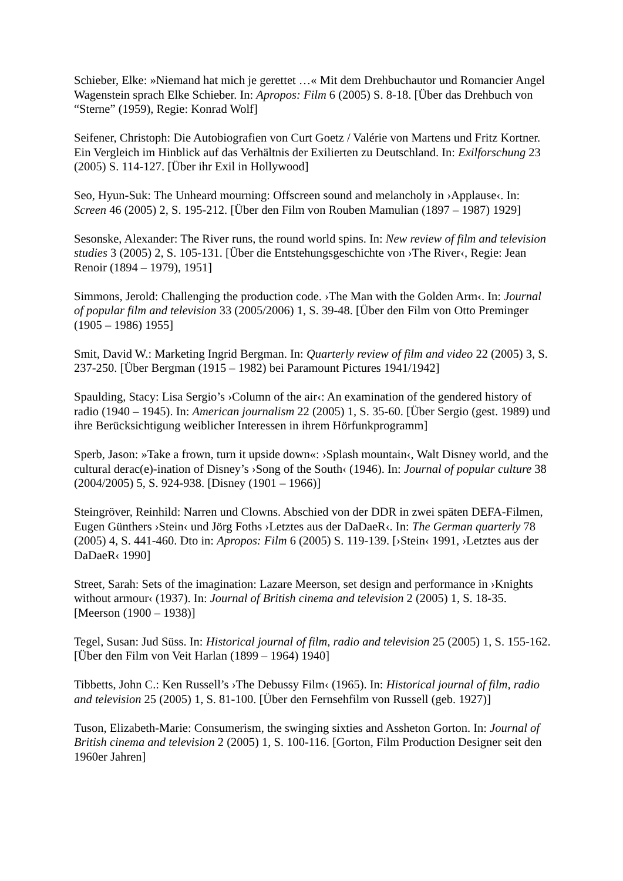Schieber, Elke: »Niemand hat mich je gerettet …« Mit dem Drehbuchautor und Romancier Angel Wagenstein sprach Elke Schieber. In: Apropos: Film 6 (2005) S. 8-18. [Über das Drehbuch von “Sterne” (1959), Regie: Konrad Wolf]
Seifener, Christoph: Die Autobiografien von Curt Goetz / Valérie von Martens und Fritz Kortner. Ein Vergleich im Hinblick auf das Verhältnis der Exilierten zu Deutschland. In: Exilforschung 23 (2005) S. 114-127. [Über ihr Exil in Hollywood]
Seo, Hyun-Suk: The Unheard mourning: Offscreen sound and melancholy in ›Applause‹. In: Screen 46 (2005) 2, S. 195-212. [Über den Film von Rouben Mamulian (1897 – 1987) 1929]
Sesonske, Alexander: The River runs, the round world spins. In: New review of film and television studies 3 (2005) 2, S. 105-131. [Über die Entstehungsgeschichte von ›The River‹, Regie: Jean Renoir (1894 – 1979), 1951]
Simmons, Jerold: Challenging the production code. ›The Man with the Golden Arm‹. In: Journal of popular film and television 33 (2005/2006) 1, S. 39-48. [Über den Film von Otto Preminger (1905 – 1986) 1955]
Smit, David W.: Marketing Ingrid Bergman. In: Quarterly review of film and video 22 (2005) 3, S. 237-250. [Über Bergman (1915 – 1982) bei Paramount Pictures 1941/1942]
Spaulding, Stacy: Lisa Sergio’s ›Column of the air‹: An examination of the gendered history of radio (1940 – 1945). In: American journalism 22 (2005) 1, S. 35-60. [Über Sergio (gest. 1989) und ihre Berücksichtigung weiblicher Interessen in ihrem Hörfunkprogramm]
Sperb, Jason: »Take a frown, turn it upside down«: ›Splash mountain‹, Walt Disney world, and the cultural derac(e)-ination of Disney’s ›Song of the South‹ (1946). In: Journal of popular culture 38 (2004/2005) 5, S. 924-938. [Disney (1901 – 1966)]
Steingröver, Reinhild: Narren und Clowns. Abschied von der DDR in zwei späten DEFA-Filmen, Eugen Günthers ›Stein‹ und Jörg Foths ›Letztes aus der DaDaeR‹. In: The German quarterly 78 (2005) 4, S. 441-460. Dto in: Apropos: Film 6 (2005) S. 119-139. [›Stein‹ 1991, ›Letztes aus der DaDaeR‹ 1990]
Street, Sarah: Sets of the imagination: Lazare Meerson, set design and performance in ›Knights without armour‹ (1937). In: Journal of British cinema and television 2 (2005) 1, S. 18-35. [Meerson (1900 – 1938)]
Tegel, Susan: Jud Süss. In: Historical journal of film, radio and television 25 (2005) 1, S. 155-162. [Über den Film von Veit Harlan (1899 – 1964) 1940]
Tibbetts, John C.: Ken Russell’s ›The Debussy Film‹ (1965). In: Historical journal of film, radio and television 25 (2005) 1, S. 81-100. [Über den Fernsehfilm von Russell (geb. 1927)]
Tuson, Elizabeth-Marie: Consumerism, the swinging sixties and Assheton Gorton. In: Journal of British cinema and television 2 (2005) 1, S. 100-116. [Gorton, Film Production Designer seit den 1960er Jahren]